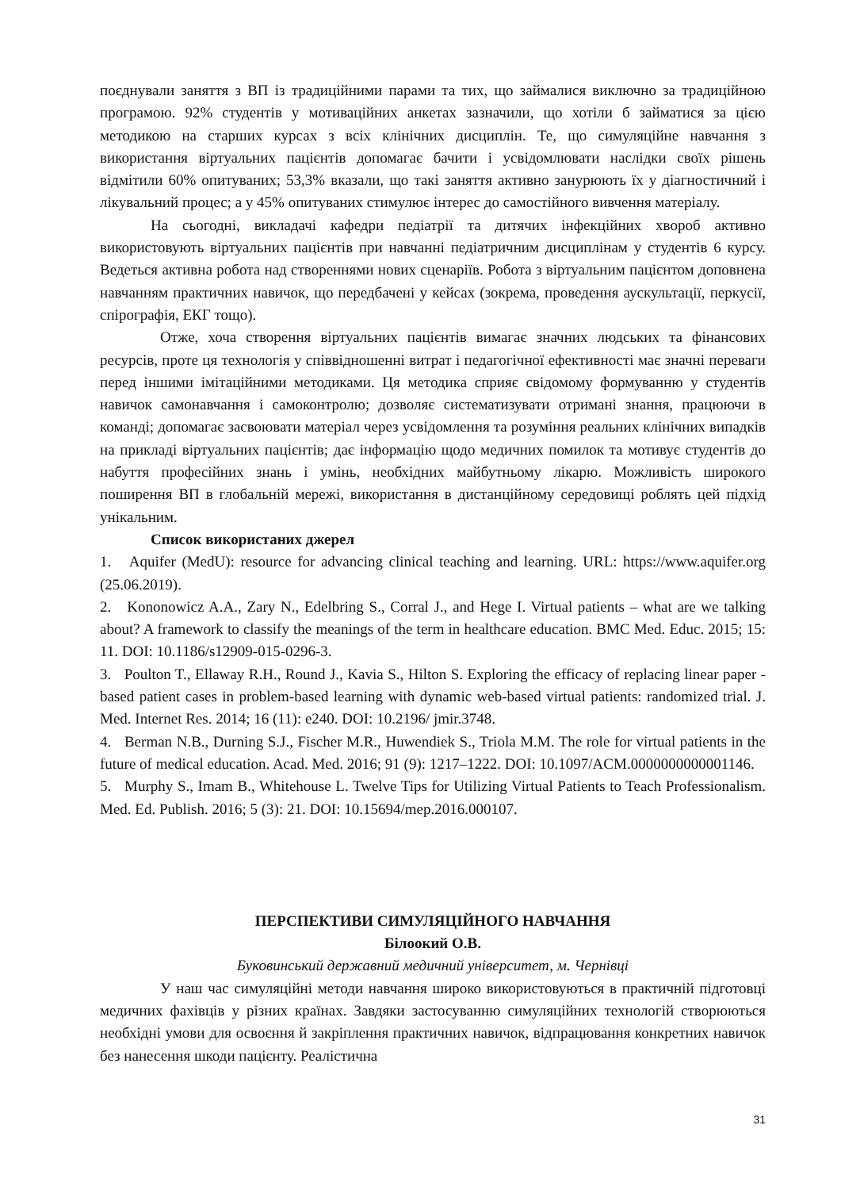поєднували заняття з ВП із традиційними парами та тих, що займалися виключно за традиційною програмою. 92% студентів у мотиваційних анкетах зазначили, що хотіли б займатися за цією методикою на старших курсах з всіх клінічних дисциплін. Те, що симуляційне навчання з використання віртуальних пацієнтів допомагає бачити і усвідомлювати наслідки своїх рішень відмітили 60% опитуваних; 53,3% вказали, що такі заняття активно занурюють їх у діагностичний і лікувальний процес; а у 45% опитуваних стимулює інтерес до самостійного вивчення матеріалу.
На сьогодні, викладачі кафедри педіатрії та дитячих інфекційних хвороб активно використовують віртуальних пацієнтів при навчанні педіатричним дисциплінам у студентів 6 курсу. Ведеться активна робота над створеннями нових сценаріїв. Робота з віртуальним пацієнтом доповнена навчанням практичних навичок, що передбачені у кейсах (зокрема, проведення аускультації, перкусії, спірографія, ЕКГ тощо).
Отже, хоча створення віртуальних пацієнтів вимагає значних людських та фінансових ресурсів, проте ця технологія у співвідношенні витрат і педагогічної ефективності має значні переваги перед іншими імітаційними методиками. Ця методика сприяє свідомому формуванню у студентів навичок самонавчання і самоконтролю; дозволяє систематизувати отримані знання, працюючи в команді; допомагає засвоювати матеріал через усвідомлення та розуміння реальних клінічних випадків на прикладі віртуальних пацієнтів; дає інформацію щодо медичних помилок та мотивує студентів до набуття професійних знань і умінь, необхідних майбутньому лікарю. Можливість широкого поширення ВП в глобальній мережі, використання в дистанційному середовищі роблять цей підхід унікальним.
Список використаних джерел
1. Aquifer (MedU): resource for advancing clinical teaching and learning. URL: https://www.aquifer.org (25.06.2019).
2. Kononowicz A.A., Zary N., Edelbring S., Corral J., and Hege I. Virtual patients – what are we talking about? A framework to classify the meanings of the term in healthcare education. BMC Med. Educ. 2015; 15: 11. DOI: 10.1186/s12909-015-0296-3.
3. Poulton T., Ellaway R.H., Round J., Kavia S., Hilton S. Exploring the efficacy of replacing linear paper - based patient cases in problem-based learning with dynamic web-based virtual patients: randomized trial. J. Med. Internet Res. 2014; 16 (11): e240. DOI: 10.2196/ jmir.3748.
4. Berman N.B., Durning S.J., Fischer M.R., Huwendiek S., Triola M.M. The role for virtual patients in the future of medical education. Acad. Med. 2016; 91 (9): 1217–1222. DOI: 10.1097/ACM.0000000000001146.
5. Murphy S., Imam B., Whitehouse L. Twelve Tips for Utilizing Virtual Patients to Teach Professionalism. Med. Ed. Publish. 2016; 5 (3): 21. DOI: 10.15694/mep.2016.000107.
ПЕРСПЕКТИВИ СИМУЛЯЦІЙНОГО НАВЧАННЯ
Білоокий О.В.
Буковинський державний медичний університет, м. Чернівці
У наш час симуляційні методи навчання широко використовуються в практичній підготовці медичних фахівців у різних країнах. Завдяки застосуванню симуляційних технологій створюються необхідні умови для освоєння й закріплення практичних навичок, відпрацювання конкретних навичок без нанесення шкоди пацієнту. Реалістична
31